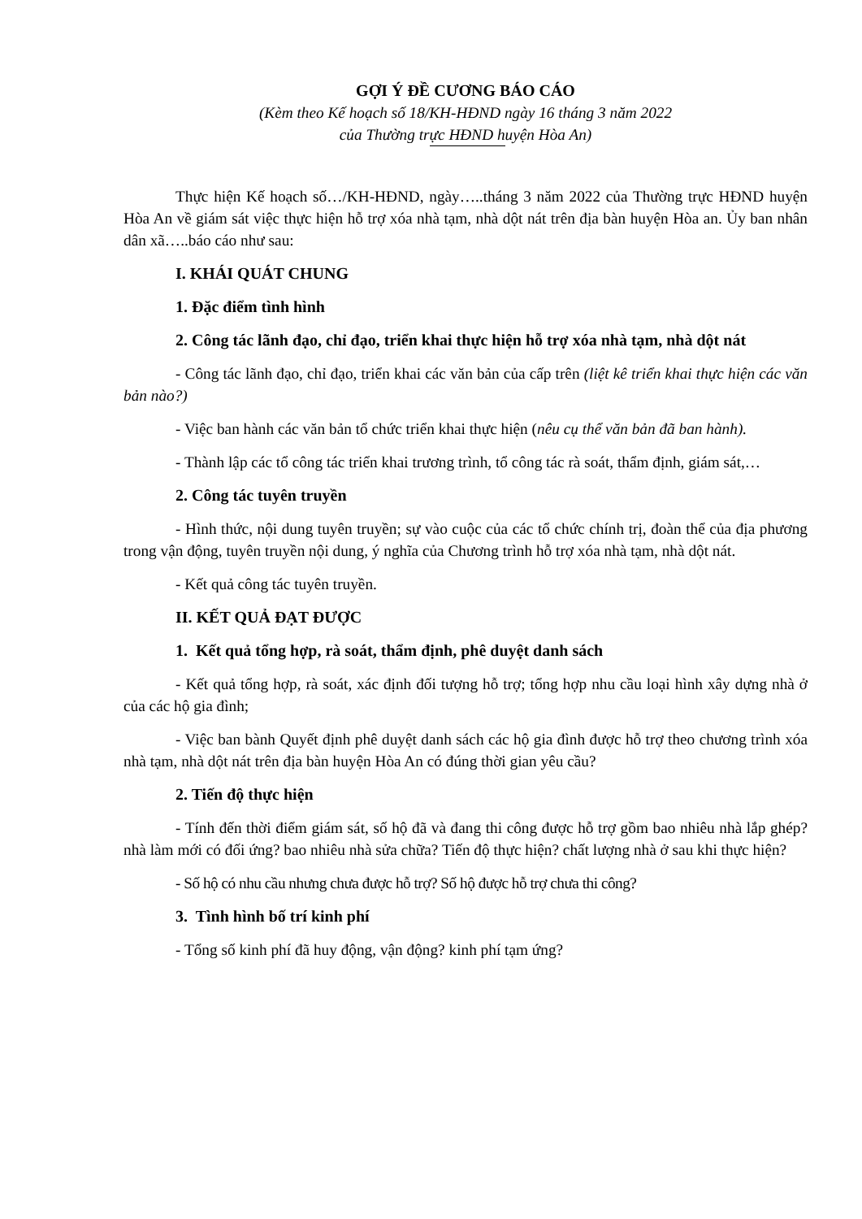GỢI Ý ĐỀ CƯƠNG BÁO CÁO
(Kèm theo Kế hoạch số 18/KH-HĐND ngày 16 tháng 3 năm 2022
của Thường trực HĐND huyện Hòa An)
Thực hiện Kế hoạch số…/KH-HĐND, ngày…..tháng 3 năm 2022 của Thường trực HĐND huyện Hòa An về giám sát việc thực hiện hỗ trợ xóa nhà tạm, nhà dột nát trên địa bàn huyện Hòa an. Ủy ban nhân dân xã…..báo cáo như sau:
I. KHÁI QUÁT CHUNG
1. Đặc điểm tình hình
2. Công tác lãnh đạo, chỉ đạo, triển khai thực hiện hỗ trợ xóa nhà tạm, nhà dột nát
- Công tác lãnh đạo, chỉ đạo, triển khai các văn bản của cấp trên (liệt kê triển khai thực hiện các văn bản nào?)
- Việc ban hành các văn bản tổ chức triển khai thực hiện (nêu cụ thể văn bản đã ban hành).
- Thành lập các tổ công tác triển khai trương trình, tổ công tác rà soát, thẩm định, giám sát,…
2. Công tác tuyên truyền
- Hình thức, nội dung tuyên truyền; sự vào cuộc của các tổ chức chính trị, đoàn thể của địa phương trong vận động, tuyên truyền nội dung, ý nghĩa của Chương trình hỗ trợ xóa nhà tạm, nhà dột nát.
- Kết quả công tác tuyên truyền.
II. KẾT QUẢ ĐẠT ĐƯỢC
1. Kết quả tổng hợp, rà soát, thẩm định, phê duyệt danh sách
- Kết quả tổng hợp, rà soát, xác định đối tượng hỗ trợ; tổng hợp nhu cầu loại hình xây dựng nhà ở của các hộ gia đình;
- Việc ban bành Quyết định phê duyệt danh sách các hộ gia đình được hỗ trợ theo chương trình xóa nhà tạm, nhà dột nát trên địa bàn huyện Hòa An có đúng thời gian yêu cầu?
2. Tiến độ thực hiện
- Tính đến thời điểm giám sát, số hộ đã và đang thi công được hỗ trợ gồm bao nhiêu nhà lắp ghép? nhà làm mới có đối ứng? bao nhiêu nhà sửa chữa? Tiến độ thực hiện? chất lượng nhà ở sau khi thực hiện?
- Số hộ có nhu cầu nhưng chưa được hỗ trợ? Số hộ được hỗ trợ chưa thi công?
3. Tình hình bố trí kinh phí
- Tổng số kinh phí đã huy động, vận động? kinh phí tạm ứng?